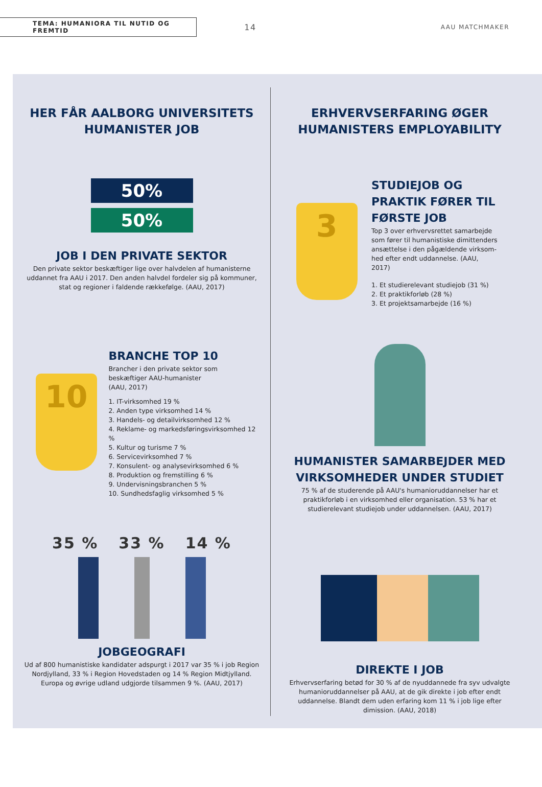TEMA: HUMANIORA TIL NUTID OG FREMTID
14
AAU MATCHMAKER
HER FÅR AALBORG UNIVERSITETS
HUMANISTER JOB
50%
50%
JOB I DEN PRIVATE SEKTOR
Den private sektor beskæftiger lige over halvdelen af humanisterne uddannet fra AAU i 2017. Den anden halvdel fordeler sig på kommuner, stat og regioner i faldende rækkefølge. (AAU, 2017)
10
BRANCHE TOP 10
Brancher i den private sektor som
beskæftiger AAU-humanister
(AAU, 2017)
1. IT-virksomhed 19 %
2. Anden type virksomhed 14 %
3. Handels- og detailvirksomhed 12 %
4. Reklame- og markedsføringsvirksomhed 12 %
5. Kultur og turisme 7 %
6. Servicevirksomhed 7 %
7. Konsulent- og analysevirksomhed 6 %
8. Produktion og fremstilling 6 %
9. Undervisningsbranchen 5 %
10. Sundhedsfaglig virksomhed 5 %
35 % 33 % 14 %
JOBGEOGRAFI
Ud af 800 humanistiske kandidater adspurgt i 2017 var 35 % i job Region Nordjylland, 33 % i Region Hovedstaden og 14 % Region Midtjylland. Europa og øvrige udland udgjorde tilsammen 9 %. (AAU, 2017)
ERHVERVSERFARING ØGER
HUMANISTERS EMPLOYABILITY
3
STUDIEJOB OG PRAKTIK FØRER TIL FØRSTE JOB
Top 3 over erhvervsrettet samarbejde som fører til humanistiske dimittenders ansættelse i den pågældende virksom-hed efter endt uddannelse. (AAU, 2017)
1. Et studierelevant studiejob (31 %)
2. Et praktikforløb (28 %)
3. Et projektsamarbejde (16 %)
HUMANISTER SAMARBEJDER MED
VIRKSOMHEDER UNDER STUDIET
75 % af de studerende på AAU's humanioruddannelser har et praktikforløb i en virksomhed eller organisation. 53 % har et studierelevant studiejob under uddannelsen. (AAU, 2017)
DIREKTE I JOB
Erhvervserfaring betød for 30 % af de nyuddannede fra syv udvalgte humanioruddannelser på AAU, at de gik direkte i job efter endt uddannelse. Blandt dem uden erfaring kom 11 % i job lige efter dimission. (AAU, 2018)